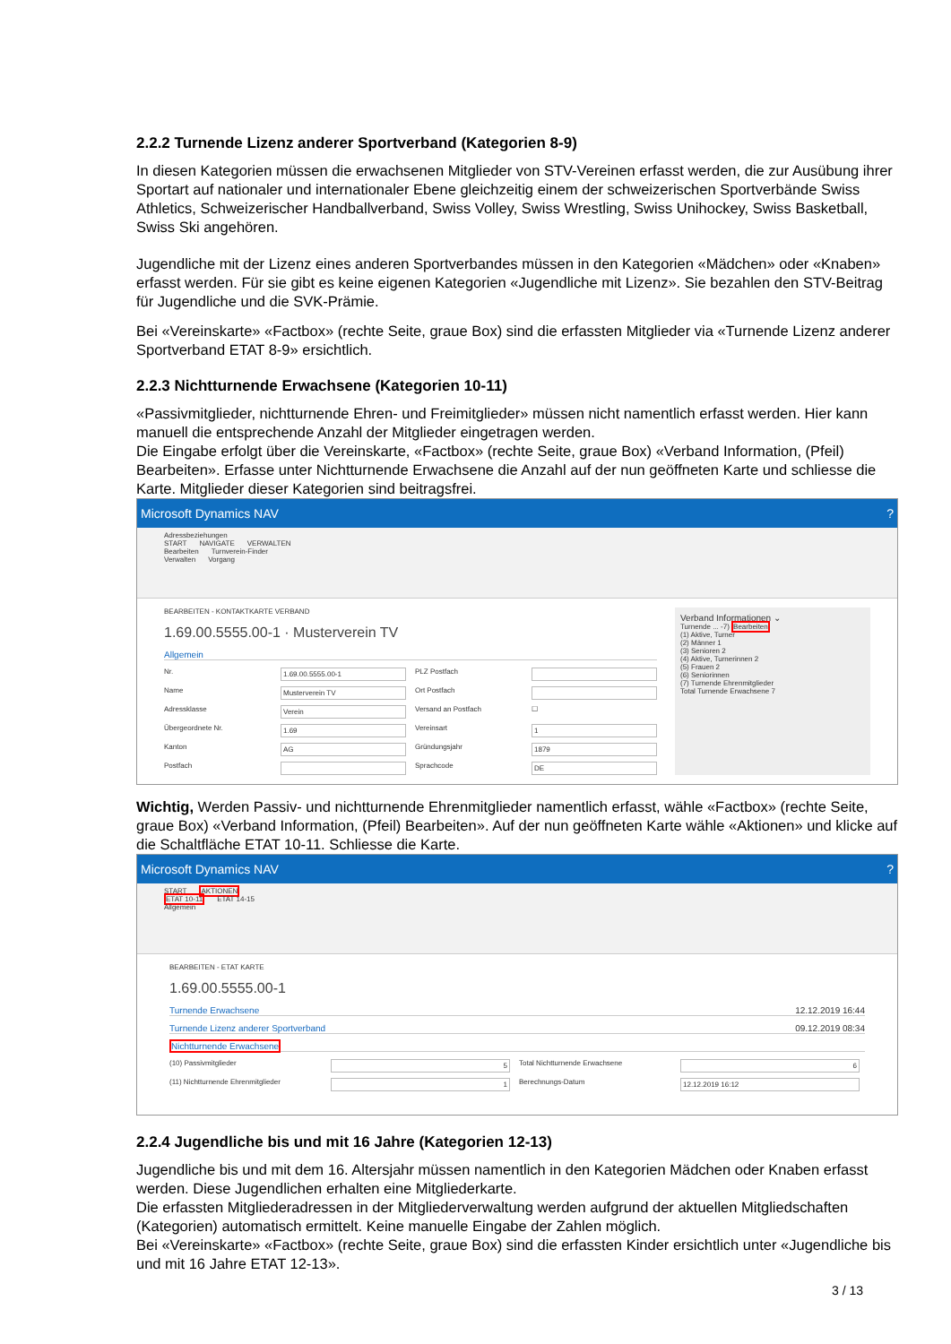2.2.2 Turnende Lizenz anderer Sportverband (Kategorien 8-9)
In diesen Kategorien müssen die erwachsenen Mitglieder von STV-Vereinen erfasst werden, die zur Ausübung ihrer Sportart auf nationaler und internationaler Ebene gleichzeitig einem der schweizerischen Sportverbände Swiss Athletics, Schweizerischer Handballverband, Swiss Volley, Swiss Wrestling, Swiss Unihockey, Swiss Basketball, Swiss Ski angehören.
Jugendliche mit der Lizenz eines anderen Sportverbandes müssen in den Kategorien «Mädchen» oder «Knaben» erfasst werden. Für sie gibt es keine eigenen Kategorien «Jugendliche mit Lizenz». Sie bezahlen den STV-Beitrag für Jugendliche und die SVK-Prämie.
Bei «Vereinskarte» «Factbox» (rechte Seite, graue Box) sind die erfassten Mitglieder via «Turnende Lizenz anderer Sportverband ETAT 8-9» ersichtlich.
2.2.3 Nichtturnende Erwachsene (Kategorien 10-11)
«Passivmitglieder, nichtturnende Ehren- und Freimitglieder» müssen nicht namentlich erfasst werden. Hier kann manuell die entsprechende Anzahl der Mitglieder eingetragen werden.
Die Eingabe erfolgt über die Vereinskarte, «Factbox» (rechte Seite, graue Box) «Verband Information, (Pfeil) Bearbeiten». Erfasse unter Nichtturnende Erwachsene die Anzahl auf der nun geöffneten Karte und schliesse die Karte. Mitglieder dieser Kategorien sind beitragsfrei.
Microsoft Dynamics NAV?
Adressbeziehungen
START NAVIGATE VERWALTEN
Bearbeiten Turnverein-Finder
Verwalten Vorgang
BEARBEITEN - KONTAKTKARTE VERBAND
1.69.00.5555.00-1 · Musterverein TV
Allgemein
Nr.
1.69.00.5555.00-1
PLZ Postfach
Name
Musterverein TV
Ort Postfach
Adressklasse
Verein
Versand an Postfach
☐
Übergeordnete Nr.
1.69
Vereinsart
1
Kanton
AG
Gründungsjahr
1879
Postfach
Sprachcode
DE
Verband Informationen ⌄
Turnende ... -7) Bearbeiten
(1) Aktive, Turner
(2) Männer 1
(3) Senioren 2
(4) Aktive, Turnerinnen 2
(5) Frauen 2
(6) Seniorinnen
(7) Turnende Ehrenmitglieder
Total Turnende Erwachsene 7
Wichtig, Werden Passiv- und nichtturnende Ehrenmitglieder namentlich erfasst, wähle «Factbox» (rechte Seite, graue Box) «Verband Information, (Pfeil) Bearbeiten». Auf der nun geöffneten Karte wähle «Aktionen» und klicke auf die Schaltfläche ETAT 10-11. Schliesse die Karte.
Microsoft Dynamics NAV?
START AKTIONEN
ETAT 10-11 ETAT 14-15
Allgemein
BEARBEITEN - ETAT KARTE
1.69.00.5555.00-1
Turnende Erwachsene 12.12.2019 16:44
Turnende Lizenz anderer Sportverband 09.12.2019 08:34
Nichtturnende Erwachsene
(10) Passivmitglieder
5
Total Nichtturnende Erwachsene
6
(11) Nichtturnende Ehrenmitglieder
1
Berechnungs-Datum
12.12.2019 16:12
2.2.4 Jugendliche bis und mit 16 Jahre (Kategorien 12-13)
Jugendliche bis und mit dem 16. Altersjahr müssen namentlich in den Kategorien Mädchen oder Knaben erfasst werden. Diese Jugendlichen erhalten eine Mitgliederkarte.
Die erfassten Mitgliederadressen in der Mitgliederverwaltung werden aufgrund der aktuellen Mitgliedschaften (Kategorien) automatisch ermittelt. Keine manuelle Eingabe der Zahlen möglich.
Bei «Vereinskarte» «Factbox» (rechte Seite, graue Box) sind die erfassten Kinder ersichtlich unter «Jugendliche bis und mit 16 Jahre ETAT 12-13».
3 / 13